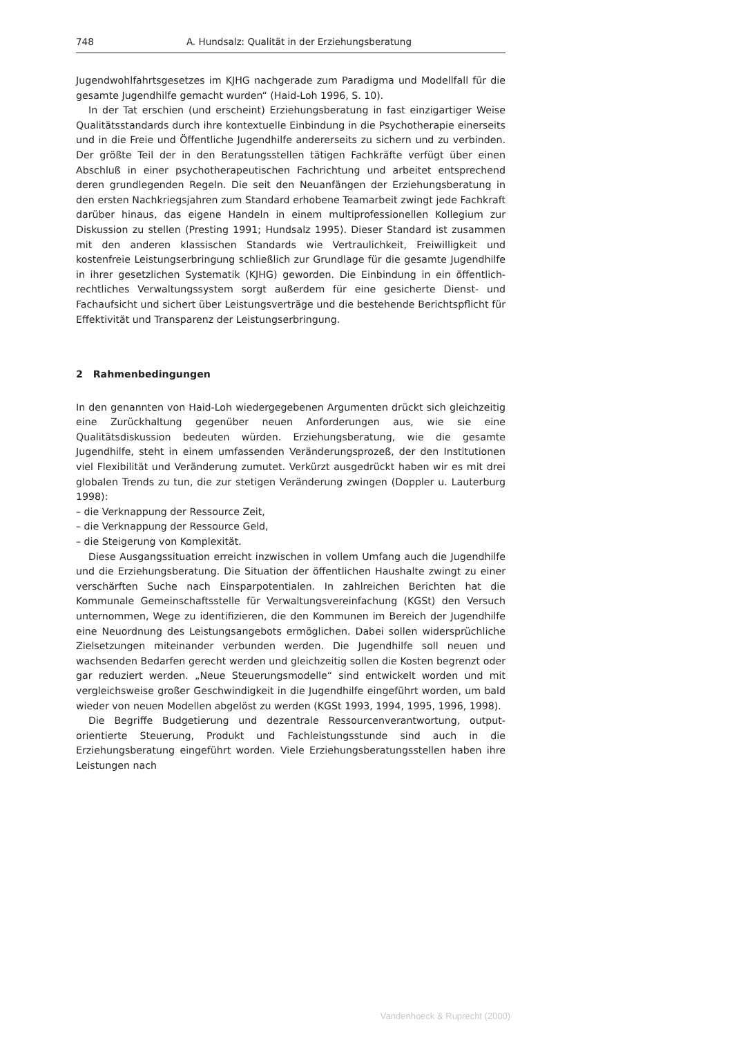748 A. Hundsalz: Qualität in der Erziehungsberatung
Jugendwohlfahrtsgesetzes im KJHG nachgerade zum Paradigma und Modellfall für die gesamte Jugendhilfe gemacht wurden“ (Haid-Loh 1996, S. 10).
In der Tat erschien (und erscheint) Erziehungsberatung in fast einzigartiger Weise Qualitätsstandards durch ihre kontextuelle Einbindung in die Psychotherapie einerseits und in die Freie und Öffentliche Jugendhilfe andererseits zu sichern und zu verbinden. Der größte Teil der in den Beratungsstellen tätigen Fachkräfte verfügt über einen Abschluß in einer psychotherapeutischen Fachrichtung und arbeitet entsprechend deren grundlegenden Regeln. Die seit den Neuanfängen der Erziehungsberatung in den ersten Nachkriegsjahren zum Standard erhobene Teamarbeit zwingt jede Fachkraft darüber hinaus, das eigene Handeln in einem multiprofessionellen Kollegium zur Diskussion zu stellen (Presting 1991; Hundsalz 1995). Dieser Standard ist zusammen mit den anderen klassischen Standards wie Vertraulichkeit, Freiwilligkeit und kostenfreie Leistungserbringung schließlich zur Grundlage für die gesamte Jugendhilfe in ihrer gesetzlichen Systematik (KJHG) geworden. Die Einbindung in ein öffentlich-rechtliches Verwaltungssystem sorgt außerdem für eine gesicherte Dienst- und Fachaufsicht und sichert über Leistungsverträge und die bestehende Berichtspflicht für Effektivität und Transparenz der Leistungserbringung.
2 Rahmenbedingungen
In den genannten von Haid-Loh wiedergegebenen Argumenten drückt sich gleichzeitig eine Zurückhaltung gegenüber neuen Anforderungen aus, wie sie eine Qualitätsdiskussion bedeuten würden. Erziehungsberatung, wie die gesamte Jugendhilfe, steht in einem umfassenden Veränderungsprozeß, der den Institutionen viel Flexibilität und Veränderung zumutet. Verkürzt ausgedrückt haben wir es mit drei globalen Trends zu tun, die zur stetigen Veränderung zwingen (Doppler u. Lauterburg 1998):
– die Verknappung der Ressource Zeit,
– die Verknappung der Ressource Geld,
– die Steigerung von Komplexität.
Diese Ausgangssituation erreicht inzwischen in vollem Umfang auch die Jugendhilfe und die Erziehungsberatung. Die Situation der öffentlichen Haushalte zwingt zu einer verschärften Suche nach Einsparpotentialen. In zahlreichen Berichten hat die Kommunale Gemeinschaftsstelle für Verwaltungsvereinfachung (KGSt) den Versuch unternommen, Wege zu identifizieren, die den Kommunen im Bereich der Jugendhilfe eine Neuordnung des Leistungsangebots ermöglichen. Dabei sollen widersprüchliche Zielsetzungen miteinander verbunden werden. Die Jugendhilfe soll neuen und wachsenden Bedarfen gerecht werden und gleichzeitig sollen die Kosten begrenzt oder gar reduziert werden. „Neue Steuerungsmodelle“ sind entwickelt worden und mit vergleichsweise großer Geschwindigkeit in die Jugendhilfe eingeführt worden, um bald wieder von neuen Modellen abgelöst zu werden (KGSt 1993, 1994, 1995, 1996, 1998).
Die Begriffe Budgetierung und dezentrale Ressourcenverantwortung, output-orientierte Steuerung, Produkt und Fachleistungsstunde sind auch in die Erziehungsberatung eingeführt worden. Viele Erziehungsberatungsstellen haben ihre Leistungen nach
Vandenhoeck & Ruprecht (2000)